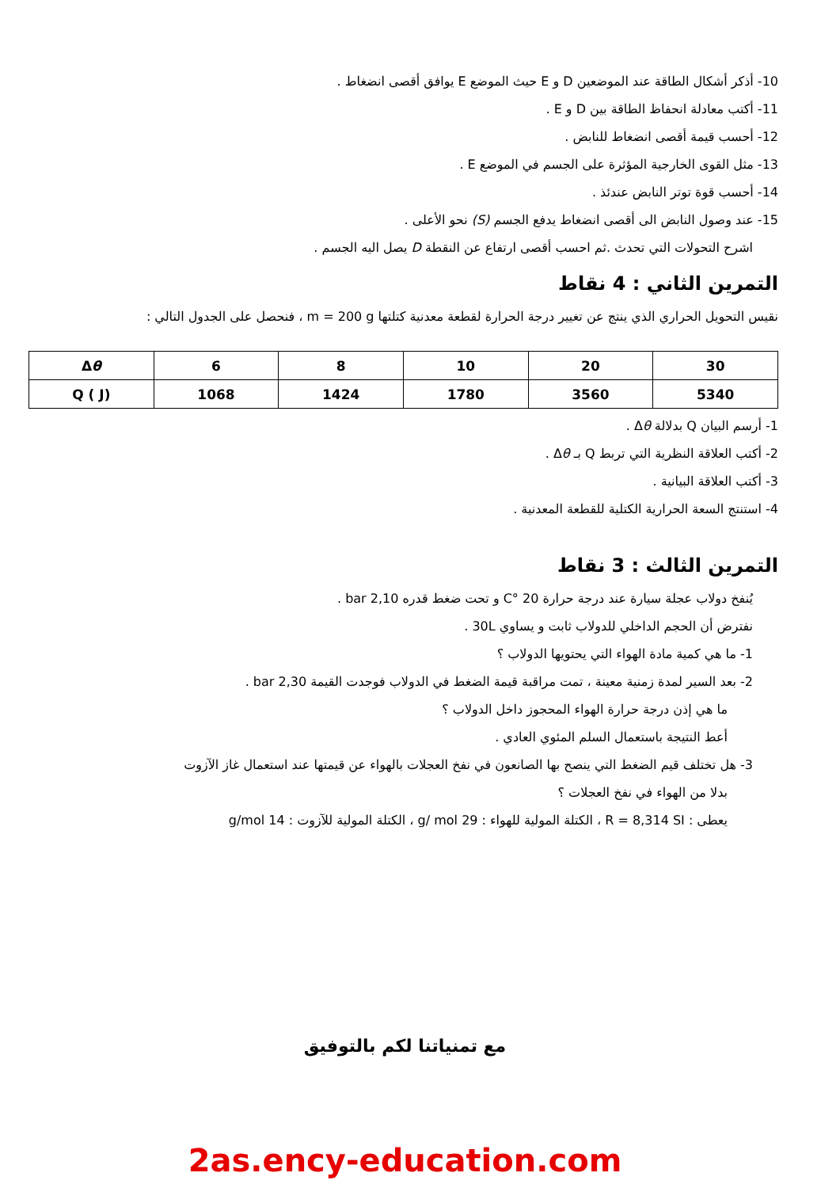10- أذكر أشكال الطاقة عند الموضعين D و E حيث الموضع E يوافق أقصى انضغاط .
11- أكتب معادلة انحفاظ الطاقة بين D و E .
12- أحسب قيمة أقصى انضغاط للنابض .
13- مثل القوى الخارجية المؤثرة على الجسم في الموضع E .
14- أحسب قوة توتر النابض عندئذ .
15- عند وصول النابض الى أقصى انضغاط يدفع الجسم (S) نحو الأعلى .
اشرح التحولات التي تحدث .ثم احسب أقصى ارتفاع عن النقطة D يصل اليه الجسم .
التمرين الثاني : 4 نقاط
نقيس التحويل الحراري الذي ينتج عن تغيير درجة الحرارة لقطعة معدنية كتلتها m = 200 g ، فنحصل على الجدول التالي :
| Δ θ | 6 | 8 | 10 | 20 | 30 |
| Q ( J) | 1068 | 1424 | 1780 | 3560 | 5340 |
1- أرسم البيان Q بدلالة Δθ .
2- أكتب العلاقة النظرية التي تربط Q بـ Δθ .
3- أكتب العلاقة البيانية .
4- استنتج السعة الحرارية الكتلية للقطعة المعدنية .
التمرين الثالث : 3 نقاط
يُنفخ دولاب عجلة سيارة عند درجة حرارة 20 °C و تحت ضغط قدره 2,10 bar .
نفترض أن الحجم الداخلي للدولاب ثابت و يساوي 30L .
1- ما هي كمية مادة الهواء التي يحتويها الدولاب ؟
2- بعد السير لمدة زمنية معينة ، تمت مراقبة قيمة الضغط في الدولاب فوجدت القيمة 2,30 bar .
ما هي إذن درجة حرارة الهواء المحجوز داخل الدولاب ؟
أعط النتيجة باستعمال السلم المئوي العادي .
3- هل تختلف قيم الضغط التي ينصح بها الصانعون في نفخ العجلات بالهواء عن قيمتها عند استعمال غاز الآزوت
بدلا من الهواء في نفخ العجلات ؟
يعطى : R = 8,314 SI ، الكتلة المولية للهواء : 29 g/ mol ، الكتلة المولية للآزوت : 14 g/mol
مع تمنياتنا لكم بالتوفيق
2as.ency-education.com